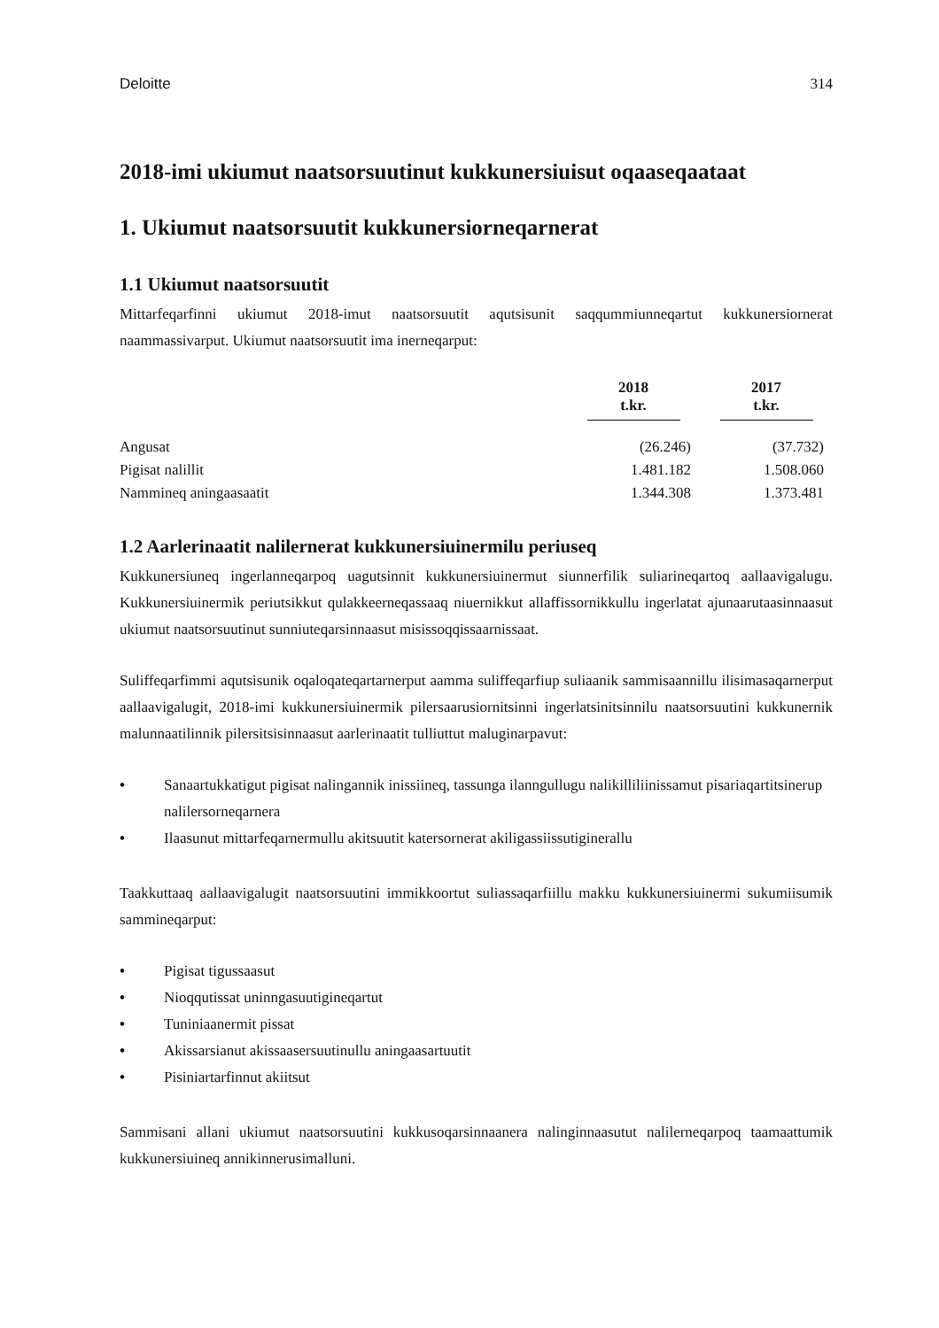Deloitte 314
2018-imi ukiumut naatsorsuutinut kukkunersiuisut oqaaseqaataat
1. Ukiumut naatsorsuutit kukkunersiorneqarnerat
1.1 Ukiumut naatsorsuutit
Mittarfeqarfinni ukiumut 2018-imut naatsorsuutit aqutsisunit saqqummiunneqartut kukkunersiornerat naammassivarput. Ukiumut naatsorsuutit ima inerneqarput:
| | 2018 t.kr. | 2017 t.kr. |
| --- | --- | --- |
| Angusat | (26.246) | (37.732) |
| Pigisat nalillit | 1.481.182 | 1.508.060 |
| Nammineq aningaasaatit | 1.344.308 | 1.373.481 |
1.2 Aarlerinaatit nalilernerat kukkunersiuinermilu periuseq
Kukkunersiuneq ingerlanneqarpoq uagutsinnit kukkunersiuinermut siunnerfilik suliarineqartoq aallaavigalugu. Kukkunersiuinermik periutsikkut qulakkeerneqassaaq niuernikkut allaffissornikkullu ingerlatat ajunaarutaasinnaasut ukiumut naatsorsuutinut sunniuteqarsinnaasut misissoqqissaarnissaat.
Suliffeqarfimmi aqutsisunik oqaloqateqartarnerput aamma suliffeqarfiup suliaanik sammisaannillu ilisimasaqarnerput aallaavigalugit, 2018-imi kukkunersiuinermik pilersaarusiornitsinni ingerlatsinitsinnilu naatsorsuutini kukkunernik malunnaatilinnik pilersitsisinnaasut aarlerinaatit tulliuttut maluginarpavut:
• Sanaartukkatigut pigisat nalingannik inissiineq, tassunga ilanngullugu nalikilliliinissamut pisariaqartitsinerup nalilersorneqarnera
• Ilaasunut mittarfeqarnermullu akitsuutit katersornerat akiligassiissutiginerallu
Taakkuttaaq aallaavigalugit naatsorsuutini immikkoortut suliassaqarfiillu makku kukkunersiuinermi sukumiisumik sammineqarput:
• Pigisat tigussaasut
• Nioqqutissat uninngasuutigineqartut
• Tuniniaanermit pissat
• Akissarsianut akissaasersuutinullu aningaasartuutit
• Pisiniartarfinnut akiitsut
Sammisani allani ukiumut naatsorsuutini kukkusoqarsinnaanera nalinginnaasutut nalilerneqarpoq taamaattumik kukkunersiuineq annikinnerusimalluni.